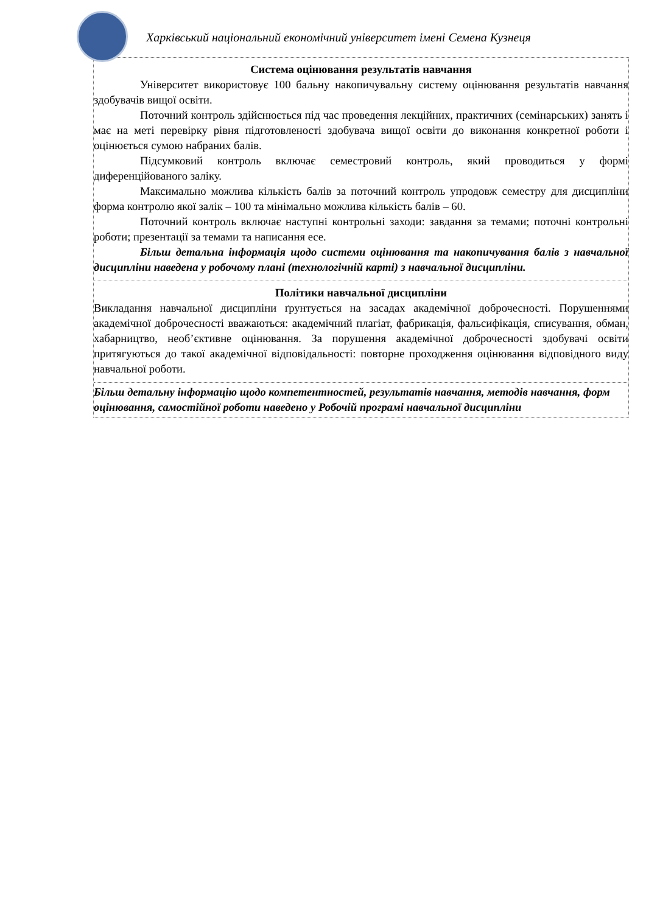Харківський національний економічний університет імені Семена Кузнеця
Система оцінювання результатів навчання
Університет використовує 100 бальну накопичувальну систему оцінювання результатів навчання здобувачів вищої освіти.
Поточний контроль здійснюється під час проведення лекційних, практичних (семінарських) занять і має на меті перевірку рівня підготовленості здобувача вищої освіти до виконання конкретної роботи і оцінюється сумою набраних балів.
Підсумковий контроль включає семестровий контроль, який проводиться у формі диференційованого заліку.
Максимально можлива кількість балів за поточний контроль упродовж семестру для дисципліни форма контролю якої залік – 100 та мінімально можлива кількість балів – 60.
Поточний контроль включає наступні контрольні заходи: завдання за темами; поточні контрольні роботи; презентації за темами та написання есе.
Більш детальна інформація щодо системи оцінювання та накопичування балів з навчальної дисципліни наведена у робочому плані (технологічній карті) з навчальної дисципліни.
Політики навчальної дисципліни
Викладання навчальної дисципліни ґрунтується на засадах академічної доброчесності. Порушеннями академічної доброчесності вважаються: академічний плагіат, фабрикація, фальсифікація, списування, обман, хабарництво, необ’єктивне оцінювання. За порушення академічної доброчесності здобувачі освіти притягуються до такої академічної відповідальності: повторне проходження оцінювання відповідного виду навчальної роботи.
Більш детальну інформацію щодо компетентностей, результатів навчання, методів навчання, форм оцінювання, самостійної роботи наведено у Робочій програмі навчальної дисципліни